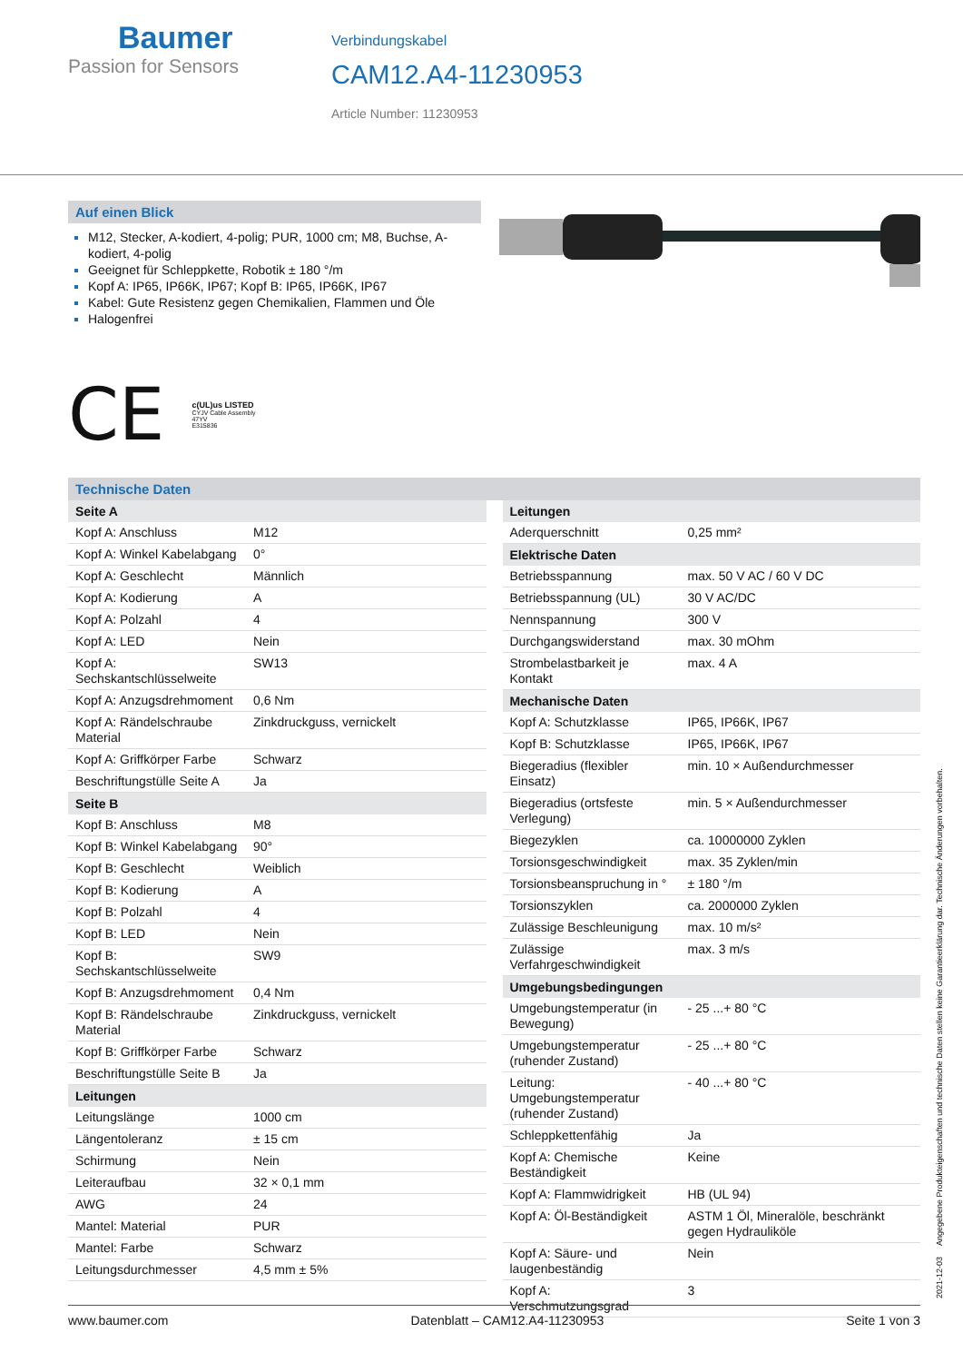Baumer
Passion for Sensors
Verbindungskabel
CAM12.A4-11230953
Article Number: 11230953
Auf einen Blick
M12, Stecker, A-kodiert, 4-polig; PUR, 1000 cm; M8, Buchse, A-kodiert, 4-polig
Geeignet für Schleppkette, Robotik ± 180 °/m
Kopf A: IP65, IP66K, IP67; Kopf B: IP65, IP66K, IP67
Kabel: Gute Resistenz gegen Chemikalien, Flammen und Öle
Halogenfrei
CE
c(UL)us LISTED
CYJV Cable Assembly
47YV
E315836
Technische Daten
| Seite A | |
| --- | --- |
| Kopf A: Anschluss | M12 |
| Kopf A: Winkel Kabelabgang | 0° |
| Kopf A: Geschlecht | Männlich |
| Kopf A: Kodierung | A |
| Kopf A: Polzahl | 4 |
| Kopf A: LED | Nein |
| Kopf A: Sechskantschlüsselweite | SW13 |
| Kopf A: Anzugsdrehmoment | 0,6 Nm |
| Kopf A: Rändelschraube Material | Zinkdruckguss, vernickelt |
| Kopf A: Griffkörper Farbe | Schwarz |
| Beschriftungstülle Seite A | Ja |
| Seite B | |
| Kopf B: Anschluss | M8 |
| Kopf B: Winkel Kabelabgang | 90° |
| Kopf B: Geschlecht | Weiblich |
| Kopf B: Kodierung | A |
| Kopf B: Polzahl | 4 |
| Kopf B: LED | Nein |
| Kopf B: Sechskantschlüsselweite | SW9 |
| Kopf B: Anzugsdrehmoment | 0,4 Nm |
| Kopf B: Rändelschraube Material | Zinkdruckguss, vernickelt |
| Kopf B: Griffkörper Farbe | Schwarz |
| Beschriftungstülle Seite B | Ja |
| Leitungen | |
| Leitungslänge | 1000 cm |
| Längentoleranz | ± 15 cm |
| Schirmung | Nein |
| Leiteraufbau | 32 × 0,1 mm |
| AWG | 24 |
| Mantel: Material | PUR |
| Mantel: Farbe | Schwarz |
| Leitungsdurchmesser | 4,5 mm ± 5% |
| Leitungen | |
| --- | --- |
| Aderquerschnitt | 0,25 mm² |
| Elektrische Daten | |
| Betriebsspannung | max. 50 V AC / 60 V DC |
| Betriebsspannung (UL) | 30 V AC/DC |
| Nennspannung | 300 V |
| Durchgangswiderstand | max. 30 mOhm |
| Strombelastbarkeit je Kontakt | max. 4 A |
| Mechanische Daten | |
| Kopf A: Schutzklasse | IP65, IP66K, IP67 |
| Kopf B: Schutzklasse | IP65, IP66K, IP67 |
| Biegeradius (flexibler Einsatz) | min. 10 × Außendurchmesser |
| Biegeradius (ortsfeste Verlegung) | min. 5 × Außendurchmesser |
| Biegezyklen | ca. 10000000 Zyklen |
| Torsionsgeschwindigkeit | max. 35 Zyklen/min |
| Torsionsbeanspruchung in ° | ± 180 °/m |
| Torsionszyklen | ca. 2000000 Zyklen |
| Zulässige Beschleunigung | max. 10 m/s² |
| Zulässige Verfahrgeschwindigkeit | max. 3 m/s |
| Umgebungsbedingungen | |
| Umgebungstemperatur (in Bewegung) | - 25 ...+ 80 °C |
| Umgebungstemperatur (ruhender Zustand) | - 25 ...+ 80 °C |
| Leitung: Umgebungstemperatur (ruhender Zustand) | - 40 ...+ 80 °C |
| Schleppkettenfähig | Ja |
| Kopf A: Chemische Beständigkeit | Keine |
| Kopf A: Flammwidrigkeit | HB (UL 94) |
| Kopf A: Öl-Beständigkeit | ASTM 1 Öl, Mineralöle, beschränkt gegen Hydrauliköle |
| Kopf A: Säure- und laugenbeständig | Nein |
| Kopf A: Verschmutzungsgrad | 3 |
2021-12-03 Angegebene Produkteigenschaften und technische Daten stellen keine Garantieerklärung dar. Technische Änderungen vorbehalten.
www.baumer.com Datenblatt – CAM12.A4-11230953 Seite 1 von 3